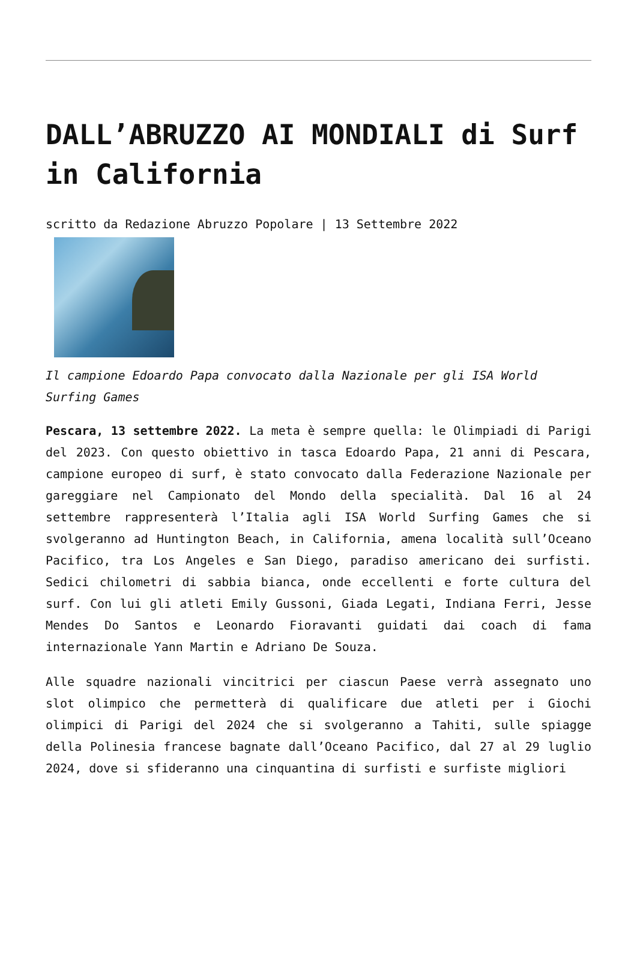DALL’ABRUZZO AI MONDIALI di Surf in California
scritto da Redazione Abruzzo Popolare | 13 Settembre 2022
Il campione Edoardo Papa convocato dalla Nazionale per gli ISA World Surfing Games
Pescara, 13 settembre 2022. La meta è sempre quella: le Olimpiadi di Parigi del 2023. Con questo obiettivo in tasca Edoardo Papa, 21 anni di Pescara, campione europeo di surf, è stato convocato dalla Federazione Nazionale per gareggiare nel Campionato del Mondo della specialità. Dal 16 al 24 settembre rappresenterà l’Italia agli ISA World Surfing Games che si svolgeranno ad Huntington Beach, in California, amena località sull’Oceano Pacifico, tra Los Angeles e San Diego, paradiso americano dei surfisti. Sedici chilometri di sabbia bianca, onde eccellenti e forte cultura del surf. Con lui gli atleti Emily Gussoni, Giada Legati, Indiana Ferri, Jesse Mendes Do Santos e Leonardo Fioravanti guidati dai coach di fama internazionale Yann Martin e Adriano De Souza.
Alle squadre nazionali vincitrici per ciascun Paese verrà assegnato uno slot olimpico che permetterà di qualificare due atleti per i Giochi olimpici di Parigi del 2024 che si svolgeranno a Tahiti, sulle spiagge della Polinesia francese bagnate dall’Oceano Pacifico, dal 27 al 29 luglio 2024, dove si sfideranno una cinquantina di surfisti e surfiste migliori